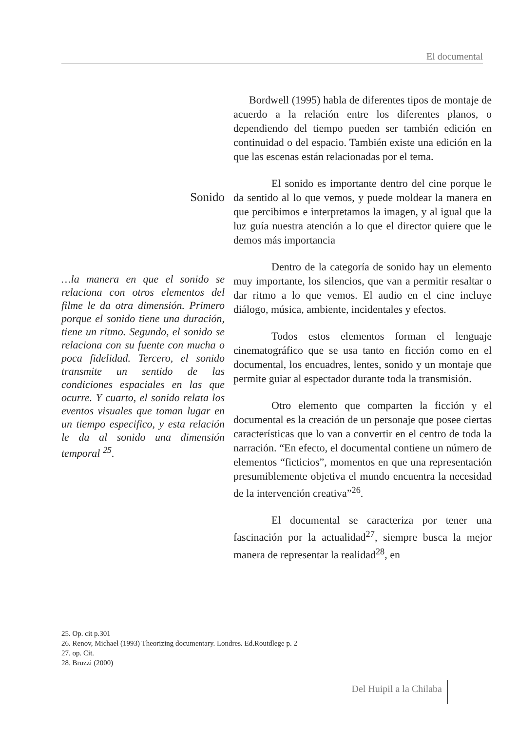El documental
Sonido
…la manera en que el sonido se relaciona con otros elementos del filme le da otra dimensión. Primero porque el sonido tiene una duración, tiene un ritmo. Segundo, el sonido se relaciona con su fuente con mucha o poca fidelidad. Tercero, el sonido transmite un sentido de las condiciones espaciales en las que ocurre. Y cuarto, el sonido relata los eventos visuales que toman lugar en un tiempo especifico, y esta relación le da al sonido una dimensión temporal <sup>25</sup>.
Bordwell (1995) habla de diferentes tipos de montaje de acuerdo a la relación entre los diferentes planos, o dependiendo del tiempo pueden ser también edición en continuidad o del espacio. También existe una edición en la que las escenas están relacionadas por el tema.
El sonido es importante dentro del cine porque le da sentido al lo que vemos, y puede moldear la manera en que percibimos e interpretamos la imagen, y al igual que la luz guía nuestra atención a lo que el director quiere que le demos más importancia
Dentro de la categoría de sonido hay un elemento muy importante, los silencios, que van a permitir resaltar o dar ritmo a lo que vemos. El audio en el cine incluye diálogo, música, ambiente, incidentales y efectos.
Todos estos elementos forman el lenguaje cinematográfico que se usa tanto en ficción como en el documental, los encuadres, lentes, sonido y un montaje que permite guiar al espectador durante toda la transmisión.
Otro elemento que comparten la ficción y el documental es la creación de un personaje que posee ciertas características que lo van a convertir en el centro de toda la narración. “En efecto, el documental contiene un número de elementos “ficticios”, momentos en que una representación presumiblemente objetiva el mundo encuentra la necesidad de la intervención creativa”<sup>26</sup>.
El documental se caracteriza por tener una fascinación por la actualidad<sup>27</sup>, siempre busca la mejor manera de representar la realidad<sup>28</sup>, en
25. Op. cit p.301
26. Renov, Michael (1993) Theorizing documentary. Londres. Ed.Routdlege p. 2
27. op. Cit.
28. Bruzzi (2000)
Del Huipil a la Chilaba